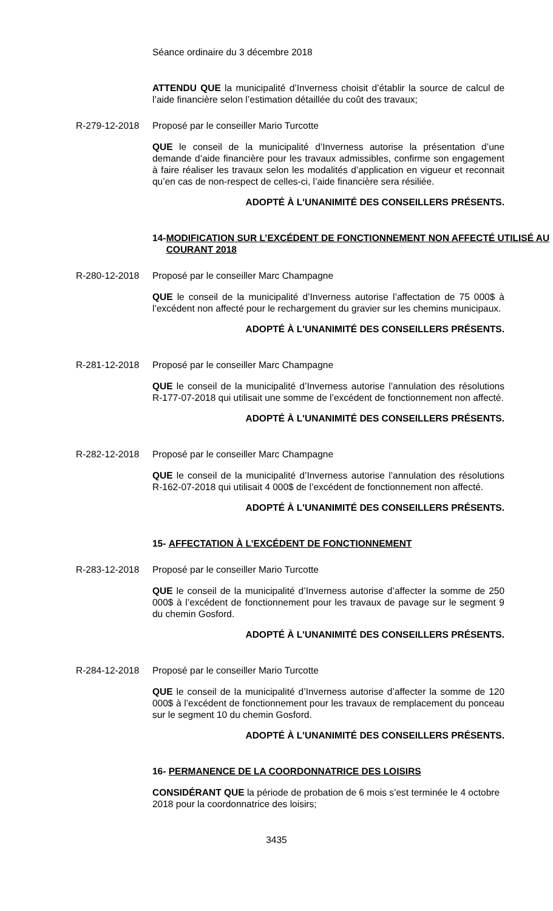Séance ordinaire du 3 décembre 2018
ATTENDU QUE la municipalité d’Inverness choisit d’établir la source de calcul de l’aide financière selon l’estimation détaillée du coût des travaux;
R-279-12-2018 Proposé par le conseiller Mario Turcotte
QUE le conseil de la municipalité d’Inverness autorise la présentation d’une demande d’aide financière pour les travaux admissibles, confirme son engagement à faire réaliser les travaux selon les modalités d’application en vigueur et reconnait qu’en cas de non-respect de celles-ci, l’aide financière sera résiliée.
ADOPTÉ À L'UNANIMITÉ DES CONSEILLERS PRÉSENTS.
14- MODIFICATION SUR L’EXCÉDENT DE FONCTIONNEMENT NON AFFECTÉ UTILISÉ AU COURANT 2018
R-280-12-2018 Proposé par le conseiller Marc Champagne
QUE le conseil de la municipalité d’Inverness autorise l’affectation de 75 000$ à l’excédent non affecté pour le rechargement du gravier sur les chemins municipaux.
ADOPTÉ À L'UNANIMITÉ DES CONSEILLERS PRÉSENTS.
R-281-12-2018 Proposé par le conseiller Marc Champagne
QUE le conseil de la municipalité d’Inverness autorise l’annulation des résolutions R-177-07-2018 qui utilisait une somme de l’excédent de fonctionnement non affecté.
ADOPTÉ À L'UNANIMITÉ DES CONSEILLERS PRÉSENTS.
R-282-12-2018 Proposé par le conseiller Marc Champagne
QUE le conseil de la municipalité d’Inverness autorise l’annulation des résolutions R-162-07-2018 qui utilisait 4 000$ de l’excédent de fonctionnement non affecté.
ADOPTÉ À L'UNANIMITÉ DES CONSEILLERS PRÉSENTS.
15- AFFECTATION À L’EXCÉDENT DE FONCTIONNEMENT
R-283-12-2018 Proposé par le conseiller Mario Turcotte
QUE le conseil de la municipalité d’Inverness autorise d’affecter la somme de 250 000$ à l’excédent de fonctionnement pour les travaux de pavage sur le segment 9 du chemin Gosford.
ADOPTÉ À L'UNANIMITÉ DES CONSEILLERS PRÉSENTS.
R-284-12-2018 Proposé par le conseiller Mario Turcotte
QUE le conseil de la municipalité d’Inverness autorise d’affecter la somme de 120 000$ à l’excédent de fonctionnement pour les travaux de remplacement du ponceau sur le segment 10 du chemin Gosford.
ADOPTÉ À L'UNANIMITÉ DES CONSEILLERS PRÉSENTS.
16- PERMANENCE DE LA COORDONNATRICE DES LOISIRS
CONSIDÉRANT QUE la période de probation de 6 mois s’est terminée le 4 octobre 2018 pour la coordonnatrice des loisirs;
3435